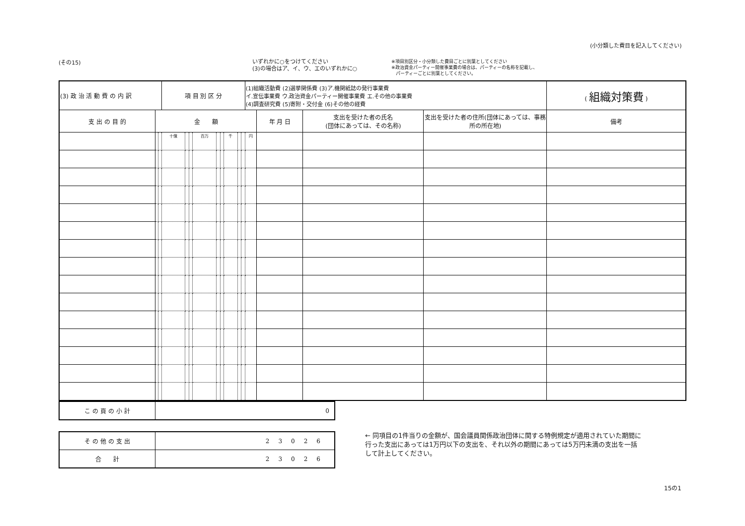(その15) いずれかに○をつけてください
(3)の場合はア、イ、ウ、エのいずれかに○
※項目別区分・小分類した費目ごとに別葉としてください
※政治資金パーティー開催事業費の場合は、パーティーの名称を記載し、
　パーティーごとに別葉としてください。
(小分類した費目を記入してください)
| (3) 政 治 活 動 費 の 内 訳 | | | 項 目 別 区 分 | | | | | | | | | (1)組織活動費 (2)選挙関係費 (3)ア.機関紙誌の発行事業費 イ.宣伝事業費 ウ.政治資金パーティー開催事業費 エ.その他の事業費 (4)調査研究費 (5)寄附・交付金 (6)その他の経費 | | | | ( 組織対策費 ) |
| 支 出 の 目 的 | 金 額 | | | | | | | | | | | | 年 月 日 | 支出を受けた者の氏名 (団体にあっては、その名称) | 支出を受けた者の住所(団体にあっては、事務所の所在地) | 備考 |
| | | | 十億 | | | 百万 | | | 千 | | | 円 | | | | |
| こ の 頁 の 小 計 | 0 |
| そ の 他 の 支 出 | 23026 |
| 合 計 | 23026 |
← 同項目の1件当りの金額が、国会議員関係政治団体に関する特例規定が適用されていた期間に行った支出にあっては1万円以下の支出を、それ以外の期間にあっては5万円未満の支出を一括して計上してください。
15の1